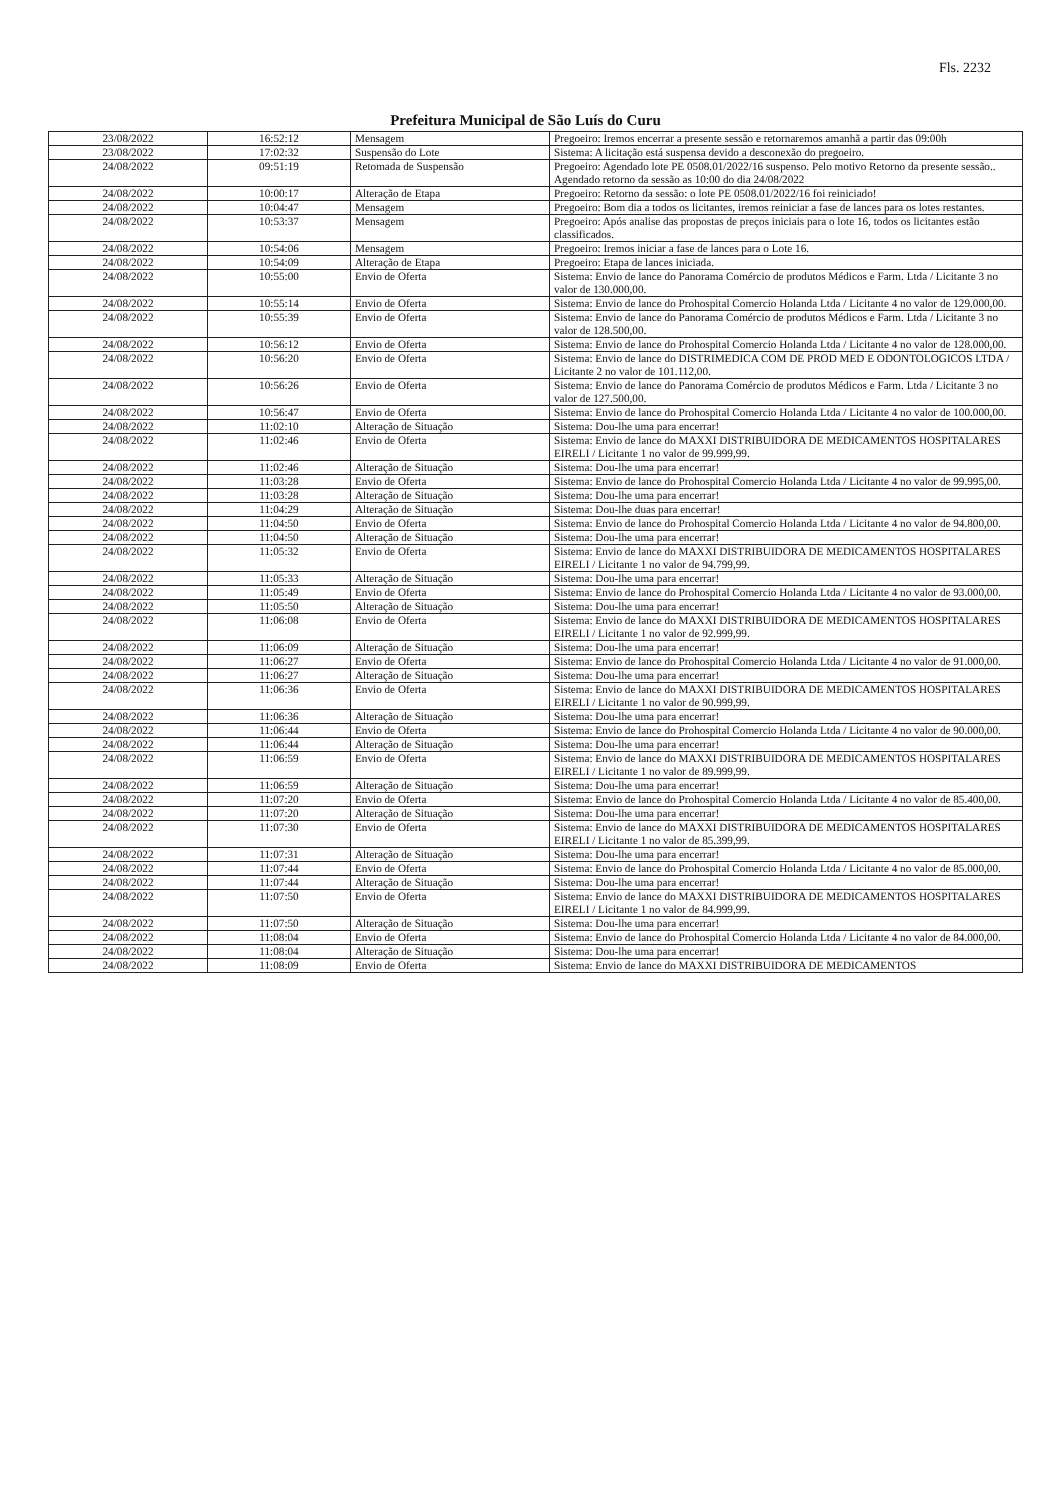Fls. 2232
Prefeitura Municipal de São Luís do Curu
| 23/08/2022 | 16:52:12 | Mensagem | Pregoeiro: Iremos encerrar a presente sessão e retornaremos amanhã a partir das 09:00h |
| 23/08/2022 | 17:02:32 | Suspensão do Lote | Sistema: A licitação está suspensa devido a desconexão do pregoeiro. |
| 24/08/2022 | 09:51:19 | Retomada de Suspensão | Pregoeiro: Agendado lote PE 0508.01/2022/16 suspenso. Pelo motivo Retorno da presente sessão.. Agendado retorno da sessão as 10:00 do dia 24/08/2022 |
| 24/08/2022 | 10:00:17 | Alteração de Etapa | Pregoeiro: Retorno da sessão: o lote PE 0508.01/2022/16 foi reiniciado! |
| 24/08/2022 | 10:04:47 | Mensagem | Pregoeiro: Bom dia a todos os licitantes, iremos reiniciar a fase de lances para os lotes restantes. |
| 24/08/2022 | 10:53:37 | Mensagem | Pregoeiro: Após analise das propostas de preços iniciais para o lote 16, todos os licitantes estão classificados. |
| 24/08/2022 | 10:54:06 | Mensagem | Pregoeiro: Iremos iniciar a fase de lances para o Lote 16. |
| 24/08/2022 | 10:54:09 | Alteração de Etapa | Pregoeiro: Etapa de lances iniciada. |
| 24/08/2022 | 10:55:00 | Envio de Oferta | Sistema: Envio de lance do Panorama Comércio de produtos Médicos e Farm. Ltda / Licitante 3 no valor de 130.000,00. |
| 24/08/2022 | 10:55:14 | Envio de Oferta | Sistema: Envio de lance do Prohospital Comercio Holanda Ltda / Licitante 4 no valor de 129.000,00. |
| 24/08/2022 | 10:55:39 | Envio de Oferta | Sistema: Envio de lance do Panorama Comércio de produtos Médicos e Farm. Ltda / Licitante 3 no valor de 128.500,00. |
| 24/08/2022 | 10:56:12 | Envio de Oferta | Sistema: Envio de lance do Prohospital Comercio Holanda Ltda / Licitante 4 no valor de 128.000,00. |
| 24/08/2022 | 10:56:20 | Envio de Oferta | Sistema: Envio de lance do DISTRIMEDICA COM DE PROD MED E ODONTOLOGICOS LTDA / Licitante 2 no valor de 101.112,00. |
| 24/08/2022 | 10:56:26 | Envio de Oferta | Sistema: Envio de lance do Panorama Comércio de produtos Médicos e Farm. Ltda / Licitante 3 no valor de 127.500,00. |
| 24/08/2022 | 10:56:47 | Envio de Oferta | Sistema: Envio de lance do Prohospital Comercio Holanda Ltda / Licitante 4 no valor de 100.000,00. |
| 24/08/2022 | 11:02:10 | Alteração de Situação | Sistema: Dou-lhe uma para encerrar! |
| 24/08/2022 | 11:02:46 | Envio de Oferta | Sistema: Envio de lance do MAXXI DISTRIBUIDORA DE MEDICAMENTOS HOSPITALARES EIRELI / Licitante 1 no valor de 99.999,99. |
| 24/08/2022 | 11:02:46 | Alteração de Situação | Sistema: Dou-lhe uma para encerrar! |
| 24/08/2022 | 11:03:28 | Envio de Oferta | Sistema: Envio de lance do Prohospital Comercio Holanda Ltda / Licitante 4 no valor de 99.995,00. |
| 24/08/2022 | 11:03:28 | Alteração de Situação | Sistema: Dou-lhe uma para encerrar! |
| 24/08/2022 | 11:04:29 | Alteração de Situação | Sistema: Dou-lhe duas para encerrar! |
| 24/08/2022 | 11:04:50 | Envio de Oferta | Sistema: Envio de lance do Prohospital Comercio Holanda Ltda / Licitante 4 no valor de 94.800,00. |
| 24/08/2022 | 11:04:50 | Alteração de Situação | Sistema: Dou-lhe uma para encerrar! |
| 24/08/2022 | 11:05:32 | Envio de Oferta | Sistema: Envio de lance do MAXXI DISTRIBUIDORA DE MEDICAMENTOS HOSPITALARES EIRELI / Licitante 1 no valor de 94.799,99. |
| 24/08/2022 | 11:05:33 | Alteração de Situação | Sistema: Dou-lhe uma para encerrar! |
| 24/08/2022 | 11:05:49 | Envio de Oferta | Sistema: Envio de lance do Prohospital Comercio Holanda Ltda / Licitante 4 no valor de 93.000,00. |
| 24/08/2022 | 11:05:50 | Alteração de Situação | Sistema: Dou-lhe uma para encerrar! |
| 24/08/2022 | 11:06:08 | Envio de Oferta | Sistema: Envio de lance do MAXXI DISTRIBUIDORA DE MEDICAMENTOS HOSPITALARES EIRELI / Licitante 1 no valor de 92.999,99. |
| 24/08/2022 | 11:06:09 | Alteração de Situação | Sistema: Dou-lhe uma para encerrar! |
| 24/08/2022 | 11:06:27 | Envio de Oferta | Sistema: Envio de lance do Prohospital Comercio Holanda Ltda / Licitante 4 no valor de 91.000,00. |
| 24/08/2022 | 11:06:27 | Alteração de Situação | Sistema: Dou-lhe uma para encerrar! |
| 24/08/2022 | 11:06:36 | Envio de Oferta | Sistema: Envio de lance do MAXXI DISTRIBUIDORA DE MEDICAMENTOS HOSPITALARES EIRELI / Licitante 1 no valor de 90.999,99. |
| 24/08/2022 | 11:06:36 | Alteração de Situação | Sistema: Dou-lhe uma para encerrar! |
| 24/08/2022 | 11:06:44 | Envio de Oferta | Sistema: Envio de lance do Prohospital Comercio Holanda Ltda / Licitante 4 no valor de 90.000,00. |
| 24/08/2022 | 11:06:44 | Alteração de Situação | Sistema: Dou-lhe uma para encerrar! |
| 24/08/2022 | 11:06:59 | Envio de Oferta | Sistema: Envio de lance do MAXXI DISTRIBUIDORA DE MEDICAMENTOS HOSPITALARES EIRELI / Licitante 1 no valor de 89.999,99. |
| 24/08/2022 | 11:06:59 | Alteração de Situação | Sistema: Dou-lhe uma para encerrar! |
| 24/08/2022 | 11:07:20 | Envio de Oferta | Sistema: Envio de lance do Prohospital Comercio Holanda Ltda / Licitante 4 no valor de 85.400,00. |
| 24/08/2022 | 11:07:20 | Alteração de Situação | Sistema: Dou-lhe uma para encerrar! |
| 24/08/2022 | 11:07:30 | Envio de Oferta | Sistema: Envio de lance do MAXXI DISTRIBUIDORA DE MEDICAMENTOS HOSPITALARES EIRELI / Licitante 1 no valor de 85.399,99. |
| 24/08/2022 | 11:07:31 | Alteração de Situação | Sistema: Dou-lhe uma para encerrar! |
| 24/08/2022 | 11:07:44 | Envio de Oferta | Sistema: Envio de lance do Prohospital Comercio Holanda Ltda / Licitante 4 no valor de 85.000,00. |
| 24/08/2022 | 11:07:44 | Alteração de Situação | Sistema: Dou-lhe uma para encerrar! |
| 24/08/2022 | 11:07:50 | Envio de Oferta | Sistema: Envio de lance do MAXXI DISTRIBUIDORA DE MEDICAMENTOS HOSPITALARES EIRELI / Licitante 1 no valor de 84.999,99. |
| 24/08/2022 | 11:07:50 | Alteração de Situação | Sistema: Dou-lhe uma para encerrar! |
| 24/08/2022 | 11:08:04 | Envio de Oferta | Sistema: Envio de lance do Prohospital Comercio Holanda Ltda / Licitante 4 no valor de 84.000,00. |
| 24/08/2022 | 11:08:04 | Alteração de Situação | Sistema: Dou-lhe uma para encerrar! |
| 24/08/2022 | 11:08:09 | Envio de Oferta | Sistema: Envio de lance do MAXXI DISTRIBUIDORA DE MEDICAMENTOS |